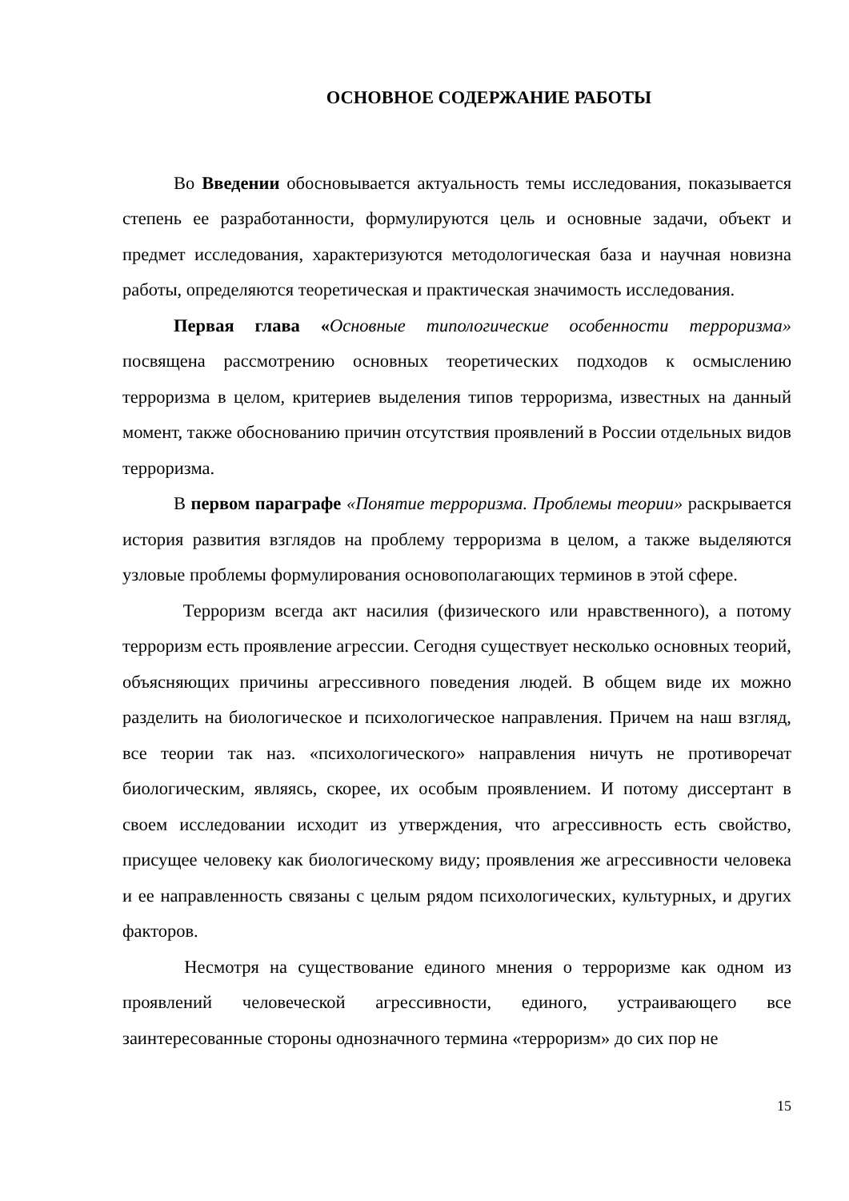ОСНОВНОЕ СОДЕРЖАНИЕ РАБОТЫ
Во Введении обосновывается актуальность темы исследования, показывается степень ее разработанности, формулируются цель и основные задачи, объект и предмет исследования, характеризуются методологическая база и научная новизна работы, определяются теоретическая и практическая значимость исследования.
Первая глава «Основные типологические особенности терроризма» посвящена рассмотрению основных теоретических подходов к осмыслению терроризма в целом, критериев выделения типов терроризма, известных на данный момент, также обоснованию причин отсутствия проявлений в России отдельных видов терроризма.
В первом параграфе «Понятие терроризма. Проблемы теории» раскрывается история развития взглядов на проблему терроризма в целом, а также выделяются узловые проблемы формулирования основополагающих терминов в этой сфере.
Терроризм всегда акт насилия (физического или нравственного), а потому терроризм есть проявление агрессии. Сегодня существует несколько основных теорий, объясняющих причины агрессивного поведения людей. В общем виде их можно разделить на биологическое и психологическое направления. Причем на наш взгляд, все теории так наз. «психологического» направления ничуть не противоречат биологическим, являясь, скорее, их особым проявлением. И потому диссертант в своем исследовании исходит из утверждения, что агрессивность есть свойство, присущее человеку как биологическому виду; проявления же агрессивности человека и ее направленность связаны с целым рядом психологических, культурных, и других факторов.
Несмотря на существование единого мнения о терроризме как одном из проявлений человеческой агрессивности, единого, устраивающего все заинтересованные стороны однозначного термина «терроризм» до сих пор не
15